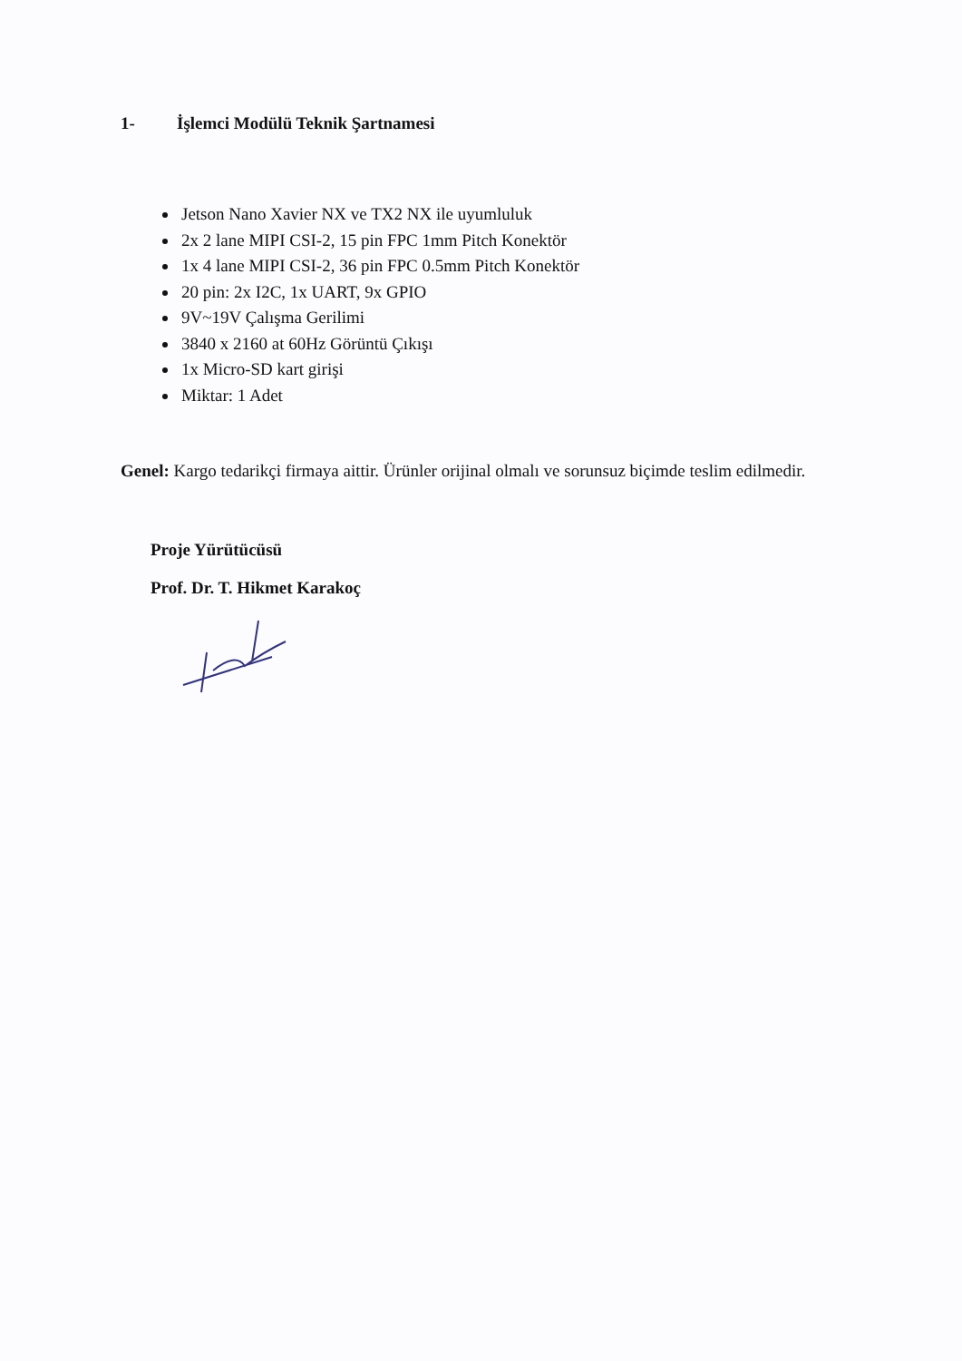1- İşlemci Modülü Teknik Şartnamesi
Jetson Nano Xavier NX ve TX2 NX ile uyumluluk
2x 2 lane MIPI CSI-2, 15 pin FPC 1mm Pitch Konektör
1x 4 lane MIPI CSI-2, 36 pin FPC 0.5mm Pitch Konektör
20 pin: 2x I2C, 1x UART, 9x GPIO
9V~19V Çalışma Gerilimi
3840 x 2160 at 60Hz Görüntü Çıkışı
1x Micro-SD kart girişi
Miktar: 1 Adet
Genel: Kargo tedarikçi firmaya aittir. Ürünler orijinal olmalı ve sorunsuz biçimde teslim edilmedir.
Proje Yürütücüsü
Prof. Dr. T. Hikmet Karakoç